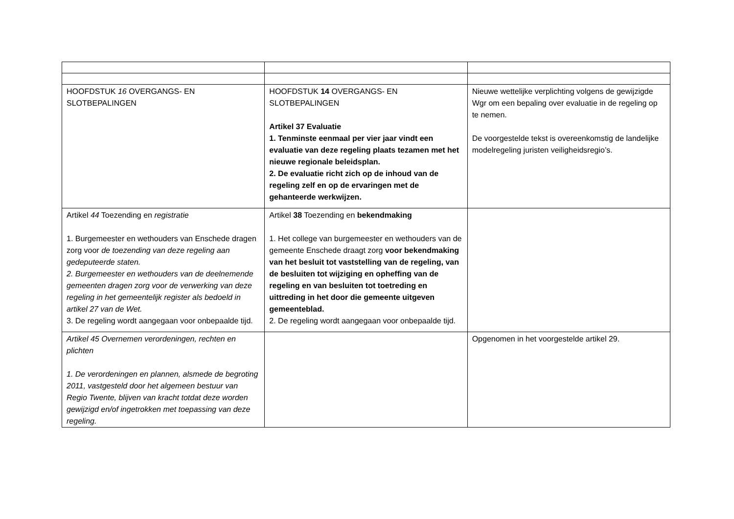| HOOFDSTUK 16 OVERGANGS- EN SLOTBEPALINGEN | HOOFDSTUK 14 OVERGANGS- EN SLOTBEPALINGEN Artikel 37 Evaluatie 1. Tenminste eenmaal per vier jaar vindt een evaluatie van deze regeling plaats tezamen met het nieuwe regionale beleidsplan. 2. De evaluatie richt zich op de inhoud van de regeling zelf en op de ervaringen met de gehanteerde werkwijzen. | Nieuwe wettelijke verplichting volgens de gewijzigde Wgr om een bepaling over evaluatie in de regeling op te nemen. De voorgestelde tekst is overeenkomstig de landelijke modelregeling juristen veiligheidsregio’s. |
| Artikel 44 Toezending en registratie 1. Burgemeester en wethouders van Enschede dragen zorg voor de toezending van deze regeling aan gedeputeerde staten. 2. Burgemeester en wethouders van de deelnemende gemeenten dragen zorg voor de verwerking van deze regeling in het gemeentelijk register als bedoeld in artikel 27 van de Wet. 3. De regeling wordt aangegaan voor onbepaalde tijd. | Artikel 38 Toezending en bekendmaking 1. Het college van burgemeester en wethouders van de gemeente Enschede draagt zorg voor bekendmaking van het besluit tot vaststelling van de regeling, van de besluiten tot wijziging en opheffing van de regeling en van besluiten tot toetreding en uittreding in het door die gemeente uitgeven gemeenteblad. 2. De regeling wordt aangegaan voor onbepaalde tijd. | |
| Artikel 45 Overnemen verordeningen, rechten en plichten 1. De verordeningen en plannen, alsmede de begroting 2011, vastgesteld door het algemeen bestuur van Regio Twente, blijven van kracht totdat deze worden gewijzigd en/of ingetrokken met toepassing van deze regeling. | | Opgenomen in het voorgestelde artikel 29. |